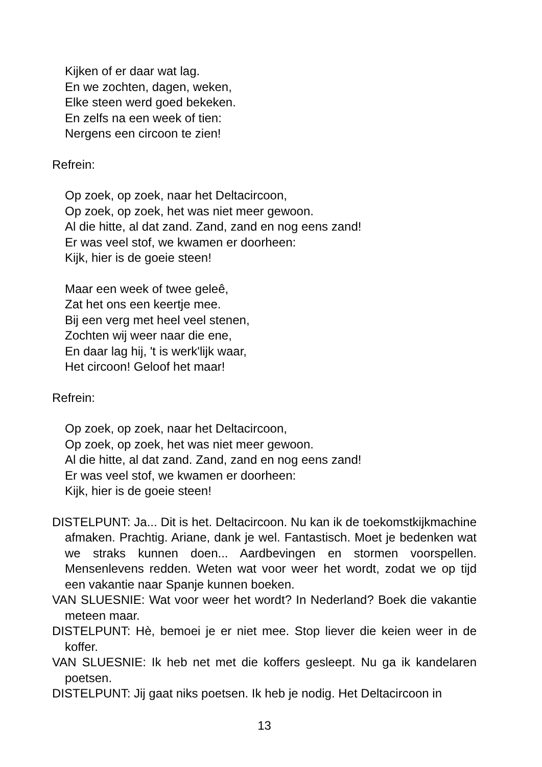Kijken of er daar wat lag.
En we zochten, dagen, weken,
Elke steen werd goed bekeken.
En zelfs na een week of tien:
Nergens een circoon te zien!
Refrein:
Op zoek, op zoek, naar het Deltacircoon,
Op zoek, op zoek, het was niet meer gewoon.
Al die hitte, al dat zand. Zand, zand en nog eens zand!
Er was veel stof, we kwamen er doorheen:
Kijk, hier is de goeie steen!
Maar een week of twee geleê,
Zat het ons een keertje mee.
Bij een verg met heel veel stenen,
Zochten wij weer naar die ene,
En daar lag hij, 't is werk'lijk waar,
Het circoon! Geloof het maar!
Refrein:
Op zoek, op zoek, naar het Deltacircoon,
Op zoek, op zoek, het was niet meer gewoon.
Al die hitte, al dat zand. Zand, zand en nog eens zand!
Er was veel stof, we kwamen er doorheen:
Kijk, hier is de goeie steen!
DISTELPUNT: Ja... Dit is het. Deltacircoon. Nu kan ik de toekomstkijkmachine afmaken. Prachtig. Ariane, dank je wel. Fantastisch. Moet je bedenken wat we straks kunnen doen... Aardbevingen en stormen voorspellen. Mensenlevens redden. Weten wat voor weer het wordt, zodat we op tijd een vakantie naar Spanje kunnen boeken.
VAN SLUESNIE: Wat voor weer het wordt? In Nederland? Boek die vakantie meteen maar.
DISTELPUNT: Hè, bemoei je er niet mee. Stop liever die keien weer in de koffer.
VAN SLUESNIE: Ik heb net met die koffers gesleept. Nu ga ik kandelaren poetsen.
DISTELPUNT: Jij gaat niks poetsen. Ik heb je nodig. Het Deltacircoon in
13